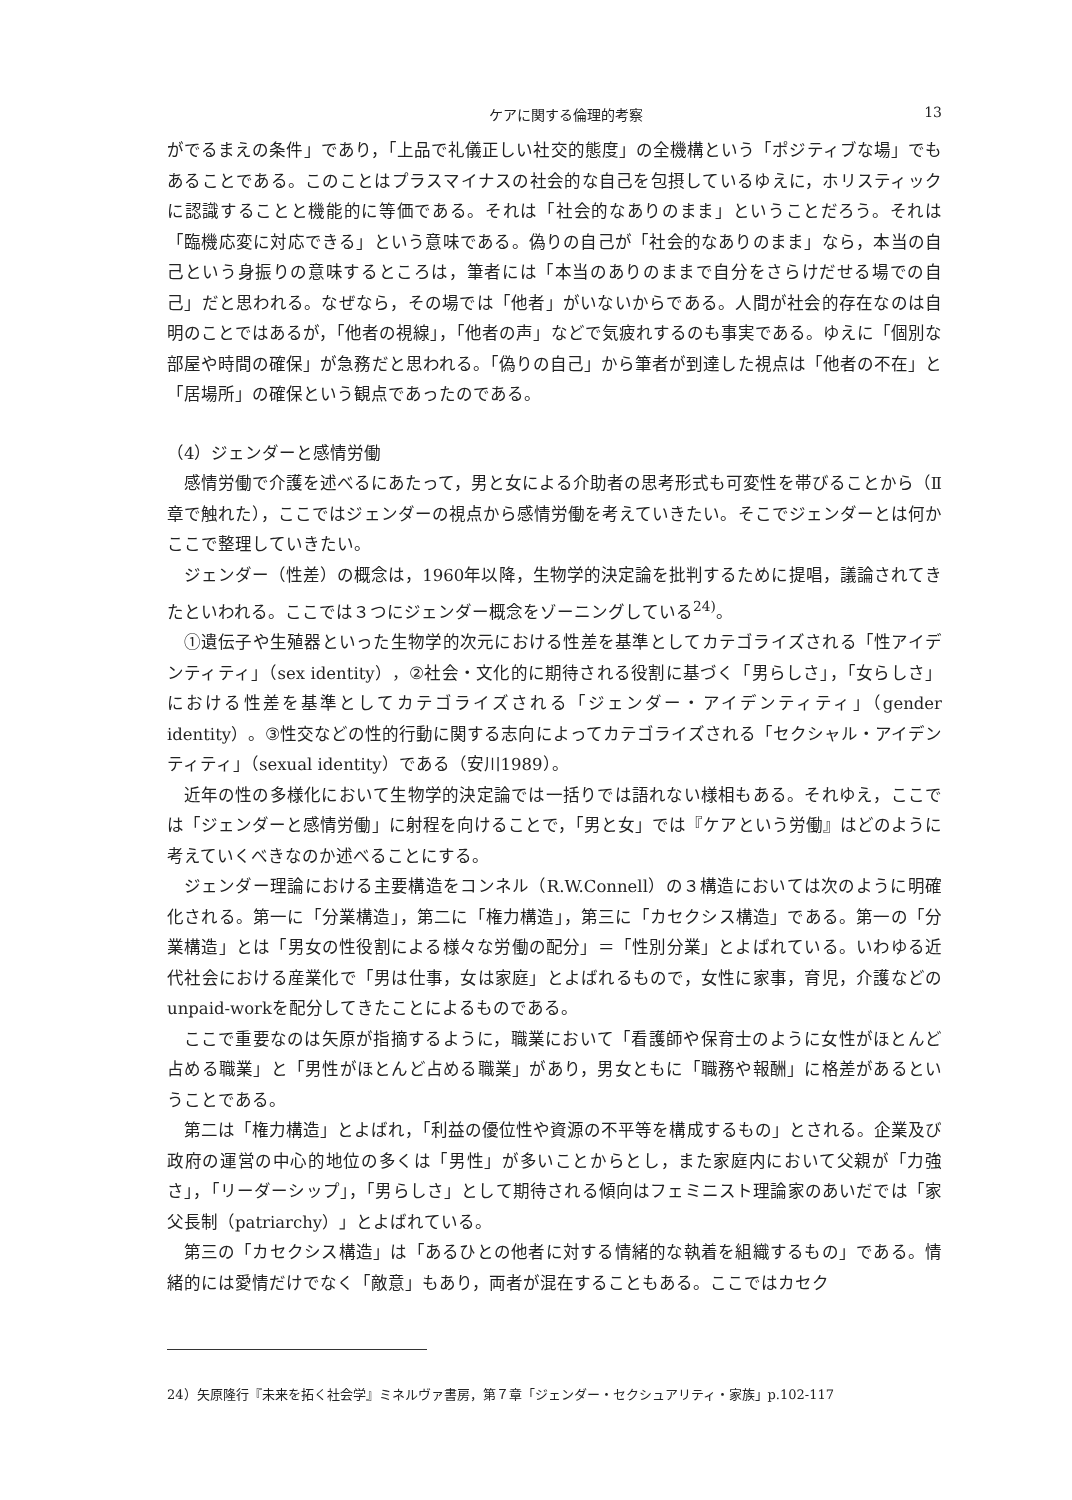ケアに関する倫理的考察 13
がでるまえの条件」であり，「上品で礼儀正しい社交的態度」の全機構という「ポジティブな場」でもあることである。このことはプラスマイナスの社会的な自己を包摂しているゆえに，ホリスティックに認識することと機能的に等価である。それは「社会的なありのまま」ということだろう。それは「臨機応変に対応できる」という意味である。偽りの自己が「社会的なありのまま」なら，本当の自己という身振りの意味するところは，筆者には「本当のありのままで自分をさらけだせる場での自己」だと思われる。なぜなら，その場では「他者」がいないからである。人間が社会的存在なのは自明のことではあるが，「他者の視線」，「他者の声」などで気疲れするのも事実である。ゆえに「個別な部屋や時間の確保」が急務だと思われる。「偽りの自己」から筆者が到達した視点は「他者の不在」と「居場所」の確保という観点であったのである。
（4）ジェンダーと感情労働
感情労働で介護を述べるにあたって，男と女による介助者の思考形式も可変性を帯びることから（Ⅱ章で触れた），ここではジェンダーの視点から感情労働を考えていきたい。そこでジェンダーとは何かここで整理していきたい。
ジェンダー（性差）の概念は，1960年以降，生物学的決定論を批判するために提唱，議論されてきたといわれる。ここでは３つにジェンダー概念をゾーニングしている<sup>24)</sup>。
①遺伝子や生殖器といった生物学的次元における性差を基準としてカテゴライズされる「性アイデンティティ」（sex identity），②社会・文化的に期待される役割に基づく「男らしさ」，「女らしさ」における性差を基準としてカテゴライズされる「ジェンダー・アイデンティティ」（gender identity）。③性交などの性的行動に関する志向によってカテゴライズされる「セクシャル・アイデンティティ」（sexual identity）である（安川1989）。
近年の性の多様化において生物学的決定論では一括りでは語れない様相もある。それゆえ，ここでは「ジェンダーと感情労働」に射程を向けることで，「男と女」では『ケアという労働』はどのように考えていくべきなのか述べることにする。
ジェンダー理論における主要構造をコンネル（R.W.Connell）の３構造においては次のように明確化される。第一に「分業構造」，第二に「権力構造」，第三に「カセクシス構造」である。第一の「分業構造」とは「男女の性役割による様々な労働の配分」＝「性別分業」とよばれている。いわゆる近代社会における産業化で「男は仕事，女は家庭」とよばれるもので，女性に家事，育児，介護などのunpaid-workを配分してきたことによるものである。
ここで重要なのは矢原が指摘するように，職業において「看護師や保育士のように女性がほとんど占める職業」と「男性がほとんど占める職業」があり，男女ともに「職務や報酬」に格差があるということである。
第二は「権力構造」とよばれ，「利益の優位性や資源の不平等を構成するもの」とされる。企業及び政府の運営の中心的地位の多くは「男性」が多いことからとし，また家庭内において父親が「力強さ」，「リーダーシップ」，「男らしさ」として期待される傾向はフェミニスト理論家のあいだでは「家父長制（patriarchy）」とよばれている。
第三の「カセクシス構造」は「あるひとの他者に対する情緒的な執着を組織するもの」である。情緒的には愛情だけでなく「敵意」もあり，両者が混在することもある。ここではカセク
24）矢原隆行『未来を拓く社会学』ミネルヴァ書房，第７章「ジェンダー・セクシュアリティ・家族」p.102-117